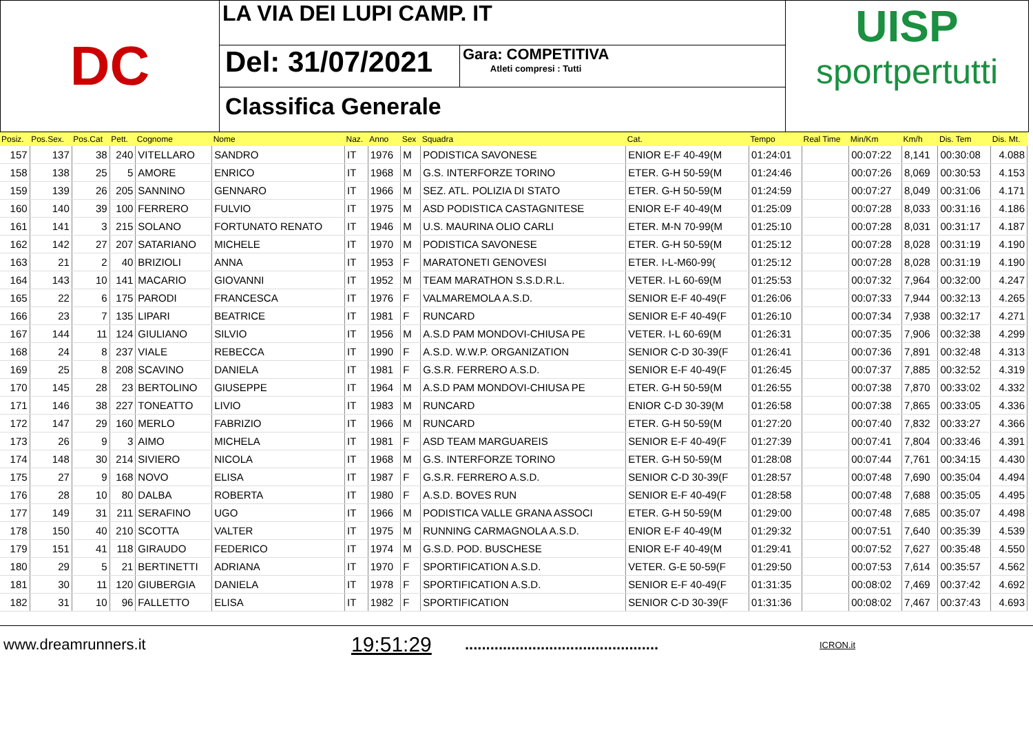DC
LA VIA DEI LUPI CAMP. IT
Del: 31/07/2021
Gara: COMPETITIVA
Atleti compresi : Tutti
Classifica Generale
UISP
sportpertutti
| Posiz. | Pos.Sex. | Pos.Cat | Pett. | Cognome | Nome | Naz. | Anno | Sex | Squadra | Cat. | Tempo | Real Time | Min/Km | Km/h | Dis. Tem | Dis. Mt. |
| --- | --- | --- | --- | --- | --- | --- | --- | --- | --- | --- | --- | --- | --- | --- | --- | --- |
| 157 | 137 | 38 | 240 | VITELLARO | SANDRO | IT | 1976 | M | PODISTICA SAVONESE | ENIOR E-F 40-49(M | 01:24:01 | | 00:07:22 | 8,141 | 00:30:08 | 4.088 |
| 158 | 138 | 25 | 5 | AMORE | ENRICO | IT | 1968 | M | G.S. INTERFORZE TORINO | ETER. G-H 50-59(M | 01:24:46 | | 00:07:26 | 8,069 | 00:30:53 | 4.153 |
| 159 | 139 | 26 | 205 | SANNINO | GENNARO | IT | 1966 | M | SEZ. ATL. POLIZIA DI STATO | ETER. G-H 50-59(M | 01:24:59 | | 00:07:27 | 8,049 | 00:31:06 | 4.171 |
| 160 | 140 | 39 | 100 | FERRERO | FULVIO | IT | 1975 | M | ASD PODISTICA CASTAGNITESE | ENIOR E-F 40-49(M | 01:25:09 | | 00:07:28 | 8,033 | 00:31:16 | 4.186 |
| 161 | 141 | 3 | 215 | SOLANO | FORTUNATO RENATO | IT | 1946 | M | U.S. MAURINA OLIO CARLI | ETER. M-N 70-99(M | 01:25:10 | | 00:07:28 | 8,031 | 00:31:17 | 4.187 |
| 162 | 142 | 27 | 207 | SATARIANO | MICHELE | IT | 1970 | M | PODISTICA SAVONESE | ETER. G-H 50-59(M | 01:25:12 | | 00:07:28 | 8,028 | 00:31:19 | 4.190 |
| 163 | 21 | 2 | 40 | BRIZIOLI | ANNA | IT | 1953 | F | MARATONETI GENOVESI | ETER. I-L-M60-99( | 01:25:12 | | 00:07:28 | 8,028 | 00:31:19 | 4.190 |
| 164 | 143 | 10 | 141 | MACARIO | GIOVANNI | IT | 1952 | M | TEAM MARATHON S.S.D.R.L. | VETER. I-L 60-69(M | 01:25:53 | | 00:07:32 | 7,964 | 00:32:00 | 4.247 |
| 165 | 22 | 6 | 175 | PARODI | FRANCESCA | IT | 1976 | F | VALMAREMOLA A.S.D. | SENIOR E-F 40-49(F | 01:26:06 | | 00:07:33 | 7,944 | 00:32:13 | 4.265 |
| 166 | 23 | 7 | 135 | LIPARI | BEATRICE | IT | 1981 | F | RUNCARD | SENIOR E-F 40-49(F | 01:26:10 | | 00:07:34 | 7,938 | 00:32:17 | 4.271 |
| 167 | 144 | 11 | 124 | GIULIANO | SILVIO | IT | 1956 | M | A.S.D PAM MONDOVI-CHIUSA PE | VETER. I-L 60-69(M | 01:26:31 | | 00:07:35 | 7,906 | 00:32:38 | 4.299 |
| 168 | 24 | 8 | 237 | VIALE | REBECCA | IT | 1990 | F | A.S.D. W.W.P. ORGANIZATION | SENIOR C-D 30-39(F | 01:26:41 | | 00:07:36 | 7,891 | 00:32:48 | 4.313 |
| 169 | 25 | 8 | 208 | SCAVINO | DANIELA | IT | 1981 | F | G.S.R. FERRERO A.S.D. | SENIOR E-F 40-49(F | 01:26:45 | | 00:07:37 | 7,885 | 00:32:52 | 4.319 |
| 170 | 145 | 28 | 23 | BERTOLINO | GIUSEPPE | IT | 1964 | M | A.S.D PAM MONDOVI-CHIUSA PE | ETER. G-H 50-59(M | 01:26:55 | | 00:07:38 | 7,870 | 00:33:02 | 4.332 |
| 171 | 146 | 38 | 227 | TONEATTO | LIVIO | IT | 1983 | M | RUNCARD | ENIOR C-D 30-39(M | 01:26:58 | | 00:07:38 | 7,865 | 00:33:05 | 4.336 |
| 172 | 147 | 29 | 160 | MERLO | FABRIZIO | IT | 1966 | M | RUNCARD | ETER. G-H 50-59(M | 01:27:20 | | 00:07:40 | 7,832 | 00:33:27 | 4.366 |
| 173 | 26 | 9 | 3 | AIMO | MICHELA | IT | 1981 | F | ASD TEAM MARGUAREIS | SENIOR E-F 40-49(F | 01:27:39 | | 00:07:41 | 7,804 | 00:33:46 | 4.391 |
| 174 | 148 | 30 | 214 | SIVIERO | NICOLA | IT | 1968 | M | G.S. INTERFORZE TORINO | ETER. G-H 50-59(M | 01:28:08 | | 00:07:44 | 7,761 | 00:34:15 | 4.430 |
| 175 | 27 | 9 | 168 | NOVO | ELISA | IT | 1987 | F | G.S.R. FERRERO A.S.D. | SENIOR C-D 30-39(F | 01:28:57 | | 00:07:48 | 7,690 | 00:35:04 | 4.494 |
| 176 | 28 | 10 | 80 | DALBA | ROBERTA | IT | 1980 | F | A.S.D. BOVES RUN | SENIOR E-F 40-49(F | 01:28:58 | | 00:07:48 | 7,688 | 00:35:05 | 4.495 |
| 177 | 149 | 31 | 211 | SERAFINO | UGO | IT | 1966 | M | PODISTICA VALLE GRANA ASSOCI | ETER. G-H 50-59(M | 01:29:00 | | 00:07:48 | 7,685 | 00:35:07 | 4.498 |
| 178 | 150 | 40 | 210 | SCOTTA | VALTER | IT | 1975 | M | RUNNING CARMAGNOLA A.S.D. | ENIOR E-F 40-49(M | 01:29:32 | | 00:07:51 | 7,640 | 00:35:39 | 4.539 |
| 179 | 151 | 41 | 118 | GIRAUDO | FEDERICO | IT | 1974 | M | G.S.D. POD. BUSCHESE | ENIOR E-F 40-49(M | 01:29:41 | | 00:07:52 | 7,627 | 00:35:48 | 4.550 |
| 180 | 29 | 5 | 21 | BERTINETTI | ADRIANA | IT | 1970 | F | SPORTIFICATION A.S.D. | VETER. G-E 50-59(F | 01:29:50 | | 00:07:53 | 7,614 | 00:35:57 | 4.562 |
| 181 | 30 | 11 | 120 | GIUBERGIA | DANIELA | IT | 1978 | F | SPORTIFICATION A.S.D. | SENIOR E-F 40-49(F | 01:31:35 | | 00:08:02 | 7,469 | 00:37:42 | 4.692 |
| 182 | 31 | 10 | 96 | FALLETTO | ELISA | IT | 1982 | F | SPORTIFICATION | SENIOR C-D 30-39(F | 01:31:36 | | 00:08:02 | 7,467 | 00:37:43 | 4.693 |
www.dreamrunners.it
19:51:29
..............................................
ICRON.it